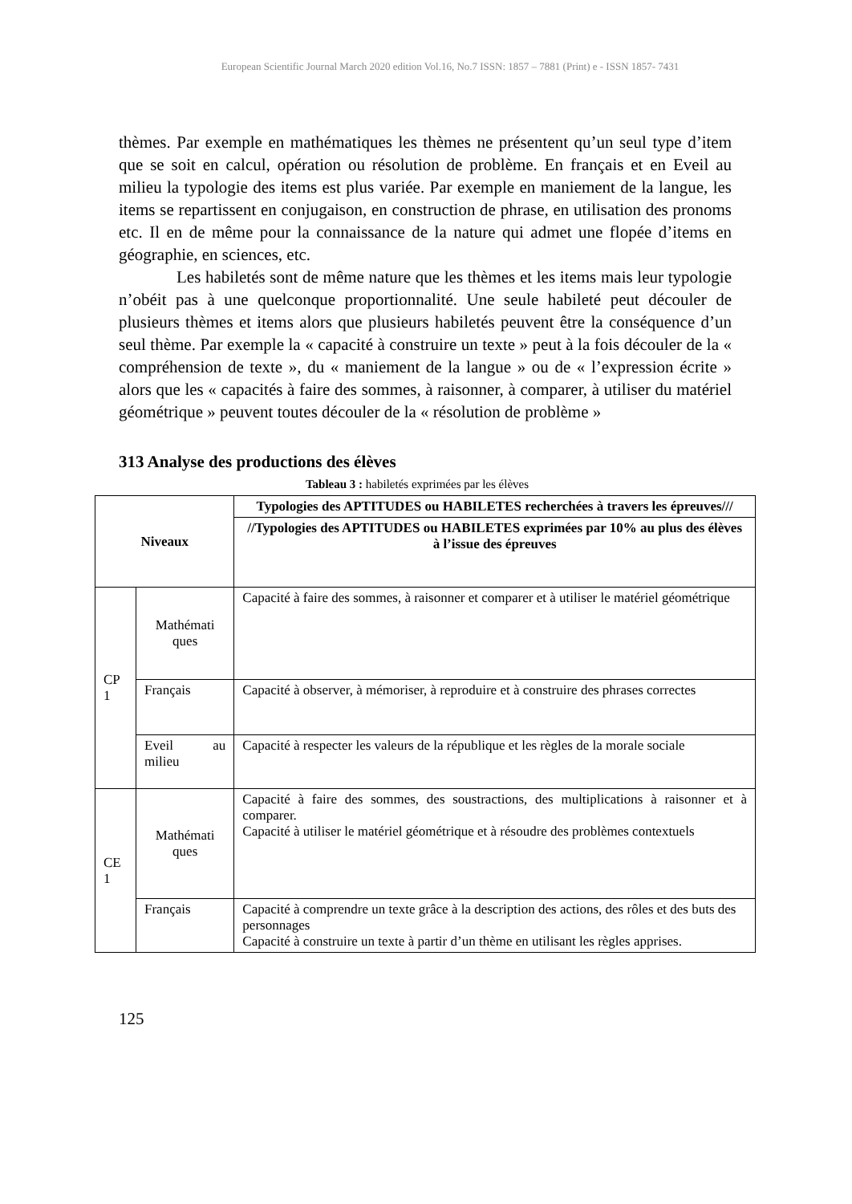European Scientific Journal March 2020 edition Vol.16, No.7 ISSN: 1857 – 7881 (Print) e - ISSN 1857- 7431
thèmes. Par exemple en mathématiques les thèmes ne présentent qu’un seul type d’item que se soit en calcul, opération ou résolution de problème. En français et en Eveil au milieu la typologie des items est plus variée. Par exemple en maniement de la langue, les items se repartissent en conjugaison, en construction de phrase, en utilisation des pronoms etc. Il en de même pour la connaissance de la nature qui admet une flopée d’items en géographie, en sciences, etc.
Les habiletés sont de même nature que les thèmes et les items mais leur typologie n’obéit pas à une quelconque proportionnalité. Une seule habileté peut découler de plusieurs thèmes et items alors que plusieurs habiletés peuvent être la conséquence d’un seul thème. Par exemple la « capacité à construire un texte » peut à la fois découler de la « compréhension de texte », du « maniement de la langue » ou de « l’expression écrite » alors que les « capacités à faire des sommes, à raisonner, à comparer, à utiliser du matériel géométrique » peuvent toutes découler de la « résolution de problème »
313 Analyse des productions des élèves
Tableau 3 : habiletés exprimées par les élèves
| Niveaux | | Typologies des APTITUDES ou HABILETES recherchées à travers les épreuves/// |
| --- | --- | --- |
| | | //Typologies des APTITUDES ou HABILETES exprimées par 10% au plus des élèves à l’issue des épreuves |
| CP 1 | Mathémati ques | Capacité à faire des sommes, à raisonner et comparer et à utiliser le matériel géométrique |
| | Français | Capacité à observer, à mémoriser, à reproduire et à construire des phrases correctes |
| | Eveil au milieu | Capacité à respecter les valeurs de la république et les règles de la morale sociale |
| CE 1 | Mathémati ques | Capacité à faire des sommes, des soustractions, des multiplications à raisonner et à comparer. Capacité à utiliser le matériel géométrique et à résoudre des problèmes contextuels |
| | Français | Capacité à comprendre un texte grâce à la description des actions, des rôles et des buts des personnages Capacité à construire un texte à partir d’un thème en utilisant les règles apprises. |
125